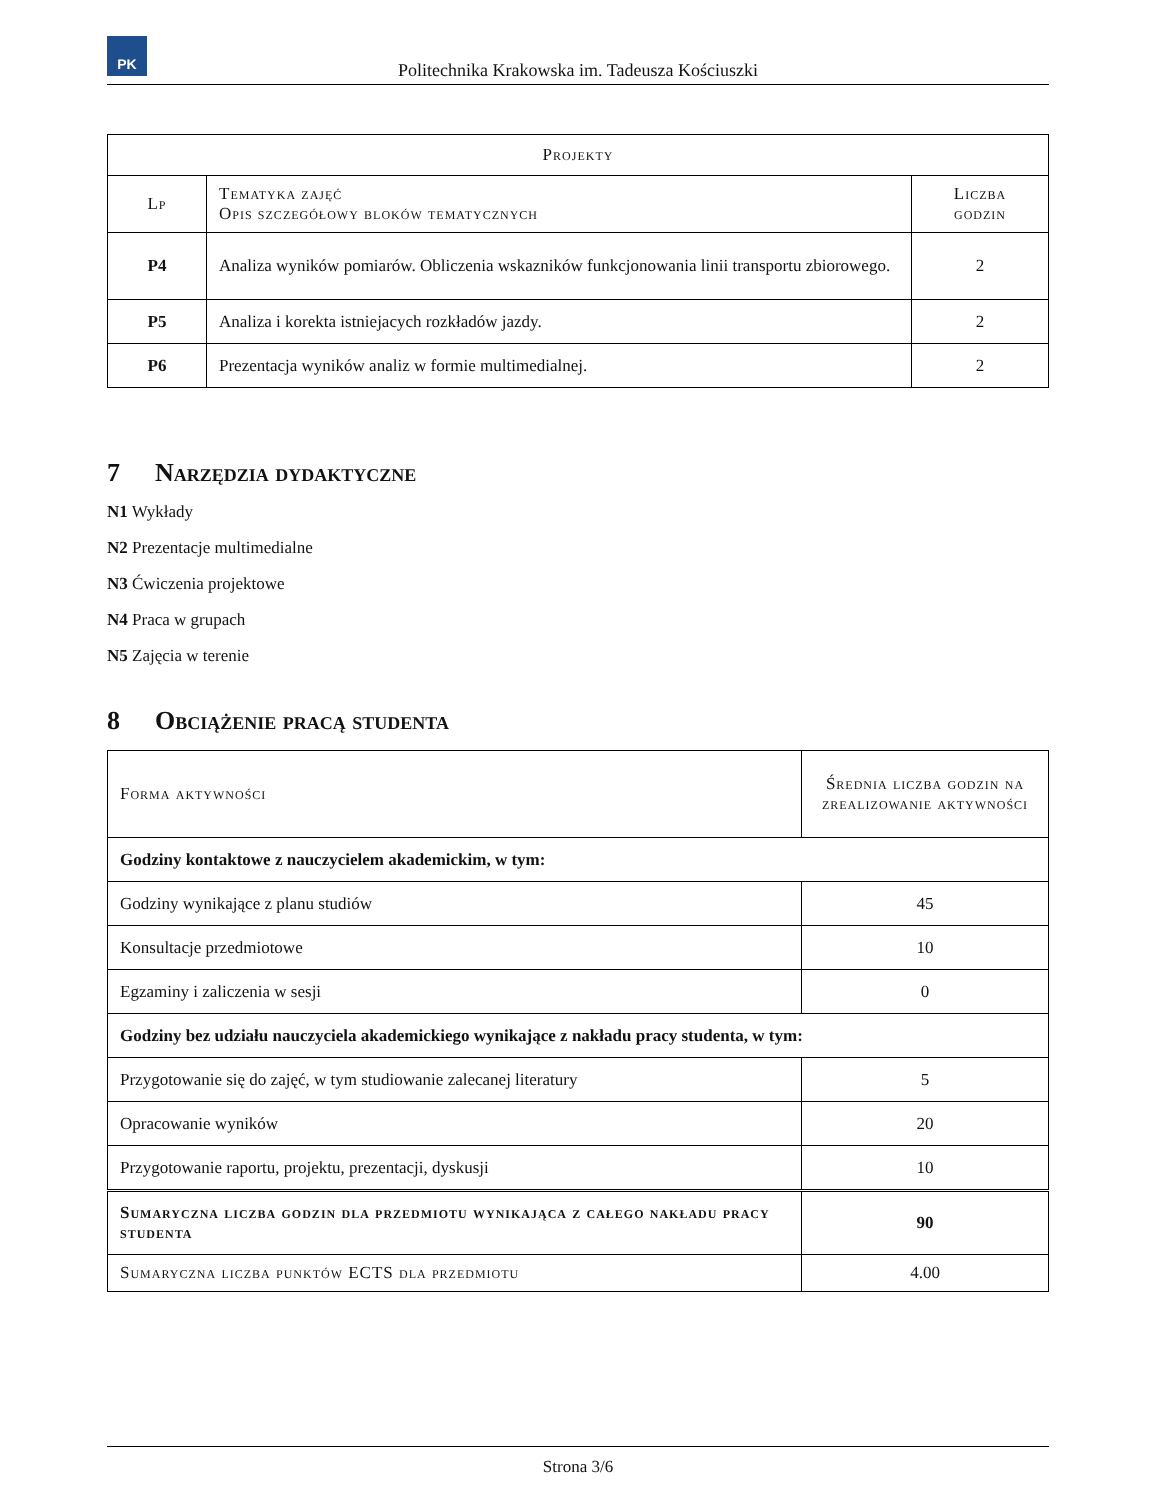PK
Politechnika Krakowska im. Tadeusza Kościuszki
| Projekty | | |
| --- | --- | --- |
| Lp | Tematyka zajęć Opis szczegółowy bloków tematycznych | Liczba godzin |
| P4 | Analiza wyników pomiarów. Obliczenia wskazników funkcjonowania linii transportu zbiorowego. | 2 |
| P5 | Analiza i korekta istniejacych rozkładów jazdy. | 2 |
| P6 | Prezentacja wyników analiz w formie multimedialnej. | 2 |
7 Narzędzia dydaktyczne
N1 Wykłady
N2 Prezentacje multimedialne
N3 Ćwiczenia projektowe
N4 Praca w grupach
N5 Zajęcia w terenie
8 Obciążenie pracą studenta
| Forma aktywności | Średnia liczba godzin na zrealizowanie aktywności |
| --- | --- |
| Godziny kontaktowe z nauczycielem akademickim, w tym: | |
| Godziny wynikające z planu studiów | 45 |
| Konsultacje przedmiotowe | 10 |
| Egzaminy i zaliczenia w sesji | 0 |
| Godziny bez udziału nauczyciela akademickiego wynikające z nakładu pracy studenta, w tym: | |
| Przygotowanie się do zajęć, w tym studiowanie zalecanej literatury | 5 |
| Opracowanie wyników | 20 |
| Przygotowanie raportu, projektu, prezentacji, dyskusji | 10 |
| Sumaryczna liczba godzin dla przedmiotu wynikająca z całego nakładu pracy studenta | 90 |
| Sumaryczna liczba punktów ECTS dla przedmiotu | 4.00 |
Strona 3/6